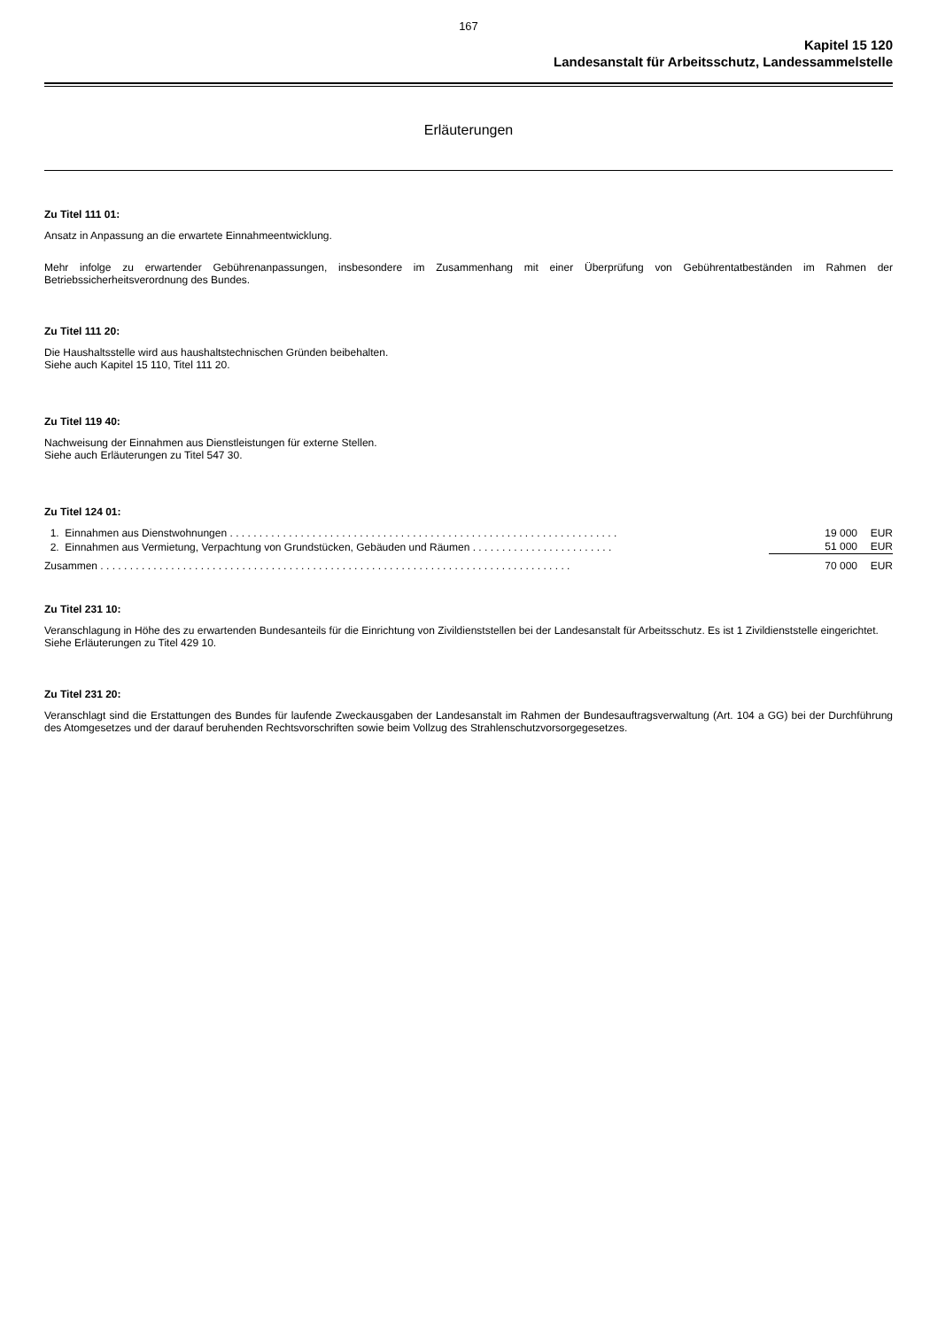167
Kapitel 15 120
Landesanstalt für Arbeitsschutz, Landessammelstelle
Erläuterungen
Zu Titel 111 01:
Ansatz in Anpassung an die erwartete Einnahmeentwicklung.
Mehr infolge zu erwartender Gebührenanpassungen, insbesondere im Zusammenhang mit einer Überprüfung von Gebührentatbeständen im Rahmen der Betriebssicherheitsverordnung des Bundes.
Zu Titel 111 20:
Die Haushaltsstelle wird aus haushaltstechnischen Gründen beibehalten.
Siehe auch Kapitel 15 110, Titel 111 20.
Zu Titel 119 40:
Nachweisung der Einnahmen aus Dienstleistungen für externe Stellen.
Siehe auch Erläuterungen zu Titel 547 30.
Zu Titel 124 01:
| 1. Einnahmen aus Dienstwohnungen . . . . . . . . . . . . . . . . . . . . . . . . . . . . . . . . . . . . . . . . . . . . . . . . . . . . . . . . . . . . . . . . . . | 19 000 | EUR |
| 2. Einnahmen aus Vermietung, Verpachtung von Grundstücken, Gebäuden und Räumen . . . . . . . . . . . . . . . . . . . . . . . . | 51 000 | EUR |
| Zusammen . . . . . . . . . . . . . . . . . . . . . . . . . . . . . . . . . . . . . . . . . . . . . . . . . . . . . . . . . . . . . . . . . . . . . . . . . . . . . . . . | 70 000 | EUR |
Zu Titel 231 10:
Veranschlagung in Höhe des zu erwartenden Bundesanteils für die Einrichtung von Zivildienststellen bei der Landesanstalt für Arbeitsschutz. Es ist 1 Zivildienststelle eingerichtet.
Siehe Erläuterungen zu Titel 429 10.
Zu Titel 231 20:
Veranschlagt sind die Erstattungen des Bundes für laufende Zweckausgaben der Landesanstalt im Rahmen der Bundesauftragsverwaltung (Art. 104 a GG) bei der Durchführung des Atomgesetzes und der darauf beruhenden Rechtsvorschriften sowie beim Vollzug des Strahlenschutzvorsorgegesetzes.